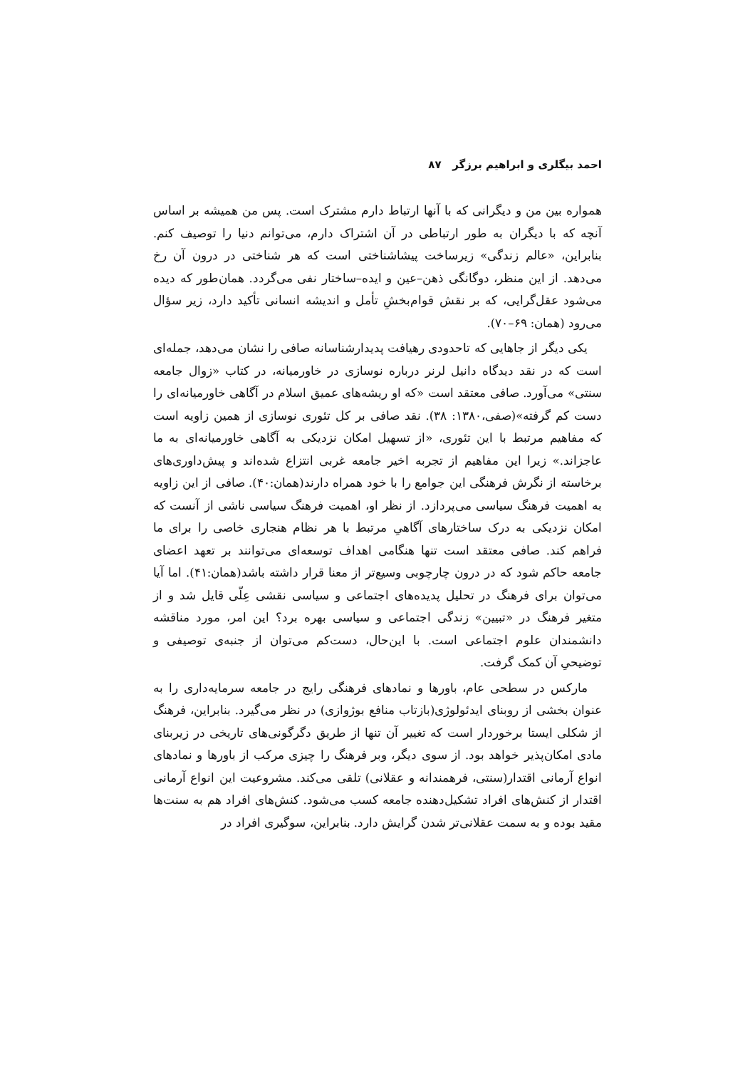احمد بیگلری و ابراهیم برزگر ۸۷
همواره بین من و دیگرانی که با آنها ارتباط دارم مشترک است. پس من همیشه بر اساس آنچه که با دیگران به طور ارتباطی در آن اشتراک دارم، می‌توانم دنیا را توصیف کنم. بنابراین، «عالم زندگی» زیرساخت پیشاشناختی است که هر شناختی در درون آن رخ می‌دهد. از این منظر، دوگانگی ذهن–عین و ایده–ساختار نفی می‌گردد. همان‌طور که دیده می‌شود عقل‌گرایی، که بر نقش قوام‌بخشِ تأمل و اندیشه انسانی تأکید دارد، زیر سؤال می‌رود (همان: ۶۹–۷۰).
یکی دیگر از جاهایی که تاحدودی رهیافت پدیدارشناسانه صافی را نشان می‌دهد، جمله‌ای است که در نقد دیدگاه دانیل لرنر درباره نوسازی در خاورمیانه، در کتاب «زوال جامعه سنتی» می‌آورد. صافی معتقد است «که او ریشه‌های عمیق اسلام در آگاهی خاورمیانه‌ای را دست کم گرفته»(صفی،۱۳۸۰: ۳۸). نقد صافی بر کل تئوری نوسازی از همین زاویه است که مفاهیم مرتبط با این تئوری، «از تسهیل امکان نزدیکی به آگاهی خاورمیانه‌ای به ما عاجزاند.» زیرا این مفاهیم از تجربه اخیر جامعه غربی انتزاع شده‌اند و پیش‌داوری‌های برخاسته از نگرش فرهنگی این جوامع را با خود همراه دارند(همان:۴۰). صافی از این زاویه به اهمیت فرهنگ سیاسی می‌پردازد. از نظر او، اهمیت فرهنگ سیاسی ناشی از آنست که امکان نزدیکی به درک ساختارهای آگاهیِ مرتبط با هر نظام هنجاری خاصی را برای ما فراهم کند. صافی معتقد است تنها هنگامی اهداف توسعه‌ای می‌توانند بر تعهد اعضای جامعه حاکم شود که در درون چارچوبی وسیع‌تر از معنا قرار داشته باشد(همان:۴۱). اما آیا می‌توان برای فرهنگ در تحلیل پدیده‌های اجتماعی و سیاسی نقشی عِلّی قایل شد و از متغیر فرهنگ در «تبیین» زندگی اجتماعی و سیاسی بهره برد؟ این امر، مورد مناقشه دانشمندان علوم اجتماعی است. با این‌حال، دست‌کم می‌توان از جنبه‌ی توصیفی و توضیحیِ آن کمک گرفت.
مارکس در سطحی عام، باورها و نمادهای فرهنگی رایج در جامعه سرمایه‌داری را به عنوان بخشی از روبنای ایدئولوژی(بازتاب منافع بوژوازی) در نظر می‌گیرد. بنابراین، فرهنگ از شکلی ایستا برخوردار است که تغییر آن تنها از طریق دگرگونی‌های تاریخی در زیربنای مادی امکان‌پذیر خواهد بود. از سوی دیگر، وبر فرهنگ را چیزی مرکب از باورها و نمادهای انواع آرمانی اقتدار(سنتی، فرهمندانه و عقلانی) تلقی می‌کند. مشروعیت این انواع آرمانی اقتدار از کنش‌های افراد تشکیل‌دهنده جامعه کسب می‌شود. کنش‌های افراد هم به سنت‌ها مقید بوده و به سمت عقلانی‌تر شدن گرایش دارد. بنابراین، سوگیری افراد در